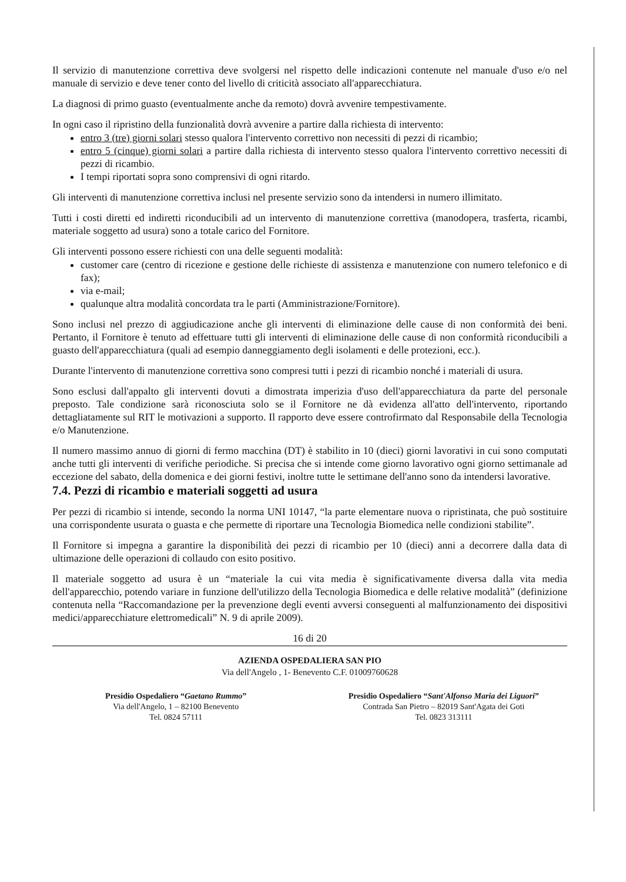Il servizio di manutenzione correttiva deve svolgersi nel rispetto delle indicazioni contenute nel manuale d'uso e/o nel manuale di servizio e deve tener conto del livello di criticità associato all'apparecchiatura.
La diagnosi di primo guasto (eventualmente anche da remoto) dovrà avvenire tempestivamente.
In ogni caso il ripristino della funzionalità dovrà avvenire a partire dalla richiesta di intervento:
entro 3 (tre) giorni solari stesso qualora l'intervento correttivo non necessiti di pezzi di ricambio;
entro 5 (cinque) giorni solari a partire dalla richiesta di intervento stesso qualora l'intervento correttivo necessiti di pezzi di ricambio.
I tempi riportati sopra sono comprensivi di ogni ritardo.
Gli interventi di manutenzione correttiva inclusi nel presente servizio sono da intendersi in numero illimitato.
Tutti i costi diretti ed indiretti riconducibili ad un intervento di manutenzione correttiva (manodopera, trasferta, ricambi, materiale soggetto ad usura) sono a totale carico del Fornitore.
Gli interventi possono essere richiesti con una delle seguenti modalità:
customer care (centro di ricezione e gestione delle richieste di assistenza e manutenzione con numero telefonico e di fax);
via e-mail;
qualunque altra modalità concordata tra le parti (Amministrazione/Fornitore).
Sono inclusi nel prezzo di aggiudicazione anche gli interventi di eliminazione delle cause di non conformità dei beni. Pertanto, il Fornitore è tenuto ad effettuare tutti gli interventi di eliminazione delle cause di non conformità riconducibili a guasto dell'apparecchiatura (quali ad esempio danneggiamento degli isolamenti e delle protezioni, ecc.).
Durante l'intervento di manutenzione correttiva sono compresi tutti i pezzi di ricambio nonché i materiali di usura.
Sono esclusi dall'appalto gli interventi dovuti a dimostrata imperizia d'uso dell'apparecchiatura da parte del personale preposto. Tale condizione sarà riconosciuta solo se il Fornitore ne dà evidenza all'atto dell'intervento, riportando dettagliatamente sul RIT le motivazioni a supporto. Il rapporto deve essere controfirmato dal Responsabile della Tecnologia e/o Manutenzione.
Il numero massimo annuo di giorni di fermo macchina (DT) è stabilito in 10 (dieci) giorni lavorativi in cui sono computati anche tutti gli interventi di verifiche periodiche. Si precisa che si intende come giorno lavorativo ogni giorno settimanale ad eccezione del sabato, della domenica e dei giorni festivi, inoltre tutte le settimane dell'anno sono da intendersi lavorative.
7.4. Pezzi di ricambio e materiali soggetti ad usura
Per pezzi di ricambio si intende, secondo la norma UNI 10147, “la parte elementare nuova o ripristinata, che può sostituire una corrispondente usurata o guasta e che permette di riportare una Tecnologia Biomedica nelle condizioni stabilite”.
Il Fornitore si impegna a garantire la disponibilità dei pezzi di ricambio per 10 (dieci) anni a decorrere dalla data di ultimazione delle operazioni di collaudo con esito positivo.
Il materiale soggetto ad usura è un “materiale la cui vita media è significativamente diversa dalla vita media dell'apparecchio, potendo variare in funzione dell'utilizzo della Tecnologia Biomedica e delle relative modalità” (definizione contenuta nella “Raccomandazione per la prevenzione degli eventi avversi conseguenti al malfunzionamento dei dispositivi medici/apparecchiature elettromedicali” N. 9 di aprile 2009).
16 di 20
AZIENDA OSPEDALIERA SAN PIO
Via dell'Angelo , 1- Benevento C.F. 01009760628
Presidio Ospedaliero “Gaetano Rummo”
Via dell'Angelo, 1 – 82100 Benevento
Tel. 0824 57111
Presidio Ospedaliero “Sant'Alfonso Maria dei Liguori”
Contrada San Pietro – 82019 Sant'Agata dei Goti
Tel. 0823 313111